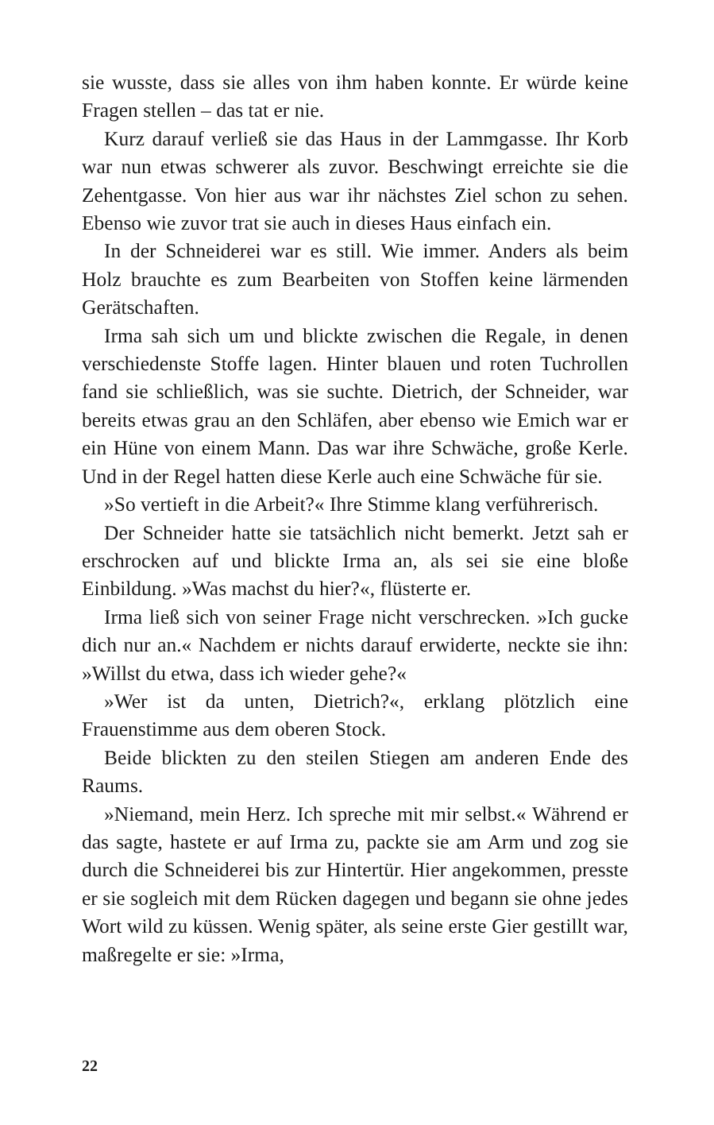sie wusste, dass sie alles von ihm haben konnte. Er würde keine Fragen stellen – das tat er nie.
Kurz darauf verließ sie das Haus in der Lammgasse. Ihr Korb war nun etwas schwerer als zuvor. Beschwingt erreichte sie die Zehentgasse. Von hier aus war ihr nächstes Ziel schon zu sehen. Ebenso wie zuvor trat sie auch in dieses Haus einfach ein.
In der Schneiderei war es still. Wie immer. Anders als beim Holz brauchte es zum Bearbeiten von Stoffen keine lärmenden Gerätschaften.
Irma sah sich um und blickte zwischen die Regale, in denen verschiedenste Stoffe lagen. Hinter blauen und roten Tuchrollen fand sie schließlich, was sie suchte. Dietrich, der Schneider, war bereits etwas grau an den Schläfen, aber ebenso wie Emich war er ein Hüne von einem Mann. Das war ihre Schwäche, große Kerle. Und in der Regel hatten diese Kerle auch eine Schwäche für sie.
»So vertieft in die Arbeit?« Ihre Stimme klang verführerisch.
Der Schneider hatte sie tatsächlich nicht bemerkt. Jetzt sah er erschrocken auf und blickte Irma an, als sei sie eine bloße Einbildung. »Was machst du hier?«, flüsterte er.
Irma ließ sich von seiner Frage nicht verschrecken. »Ich gucke dich nur an.« Nachdem er nichts darauf erwiderte, neckte sie ihn: »Willst du etwa, dass ich wieder gehe?«
»Wer ist da unten, Dietrich?«, erklang plötzlich eine Frauenstimme aus dem oberen Stock.
Beide blickten zu den steilen Stiegen am anderen Ende des Raums.
»Niemand, mein Herz. Ich spreche mit mir selbst.« Während er das sagte, hastete er auf Irma zu, packte sie am Arm und zog sie durch die Schneiderei bis zur Hintertür. Hier angekommen, presste er sie sogleich mit dem Rücken dagegen und begann sie ohne jedes Wort wild zu küssen. Wenig später, als seine erste Gier gestillt war, maßregelte er sie: »Irma,
22